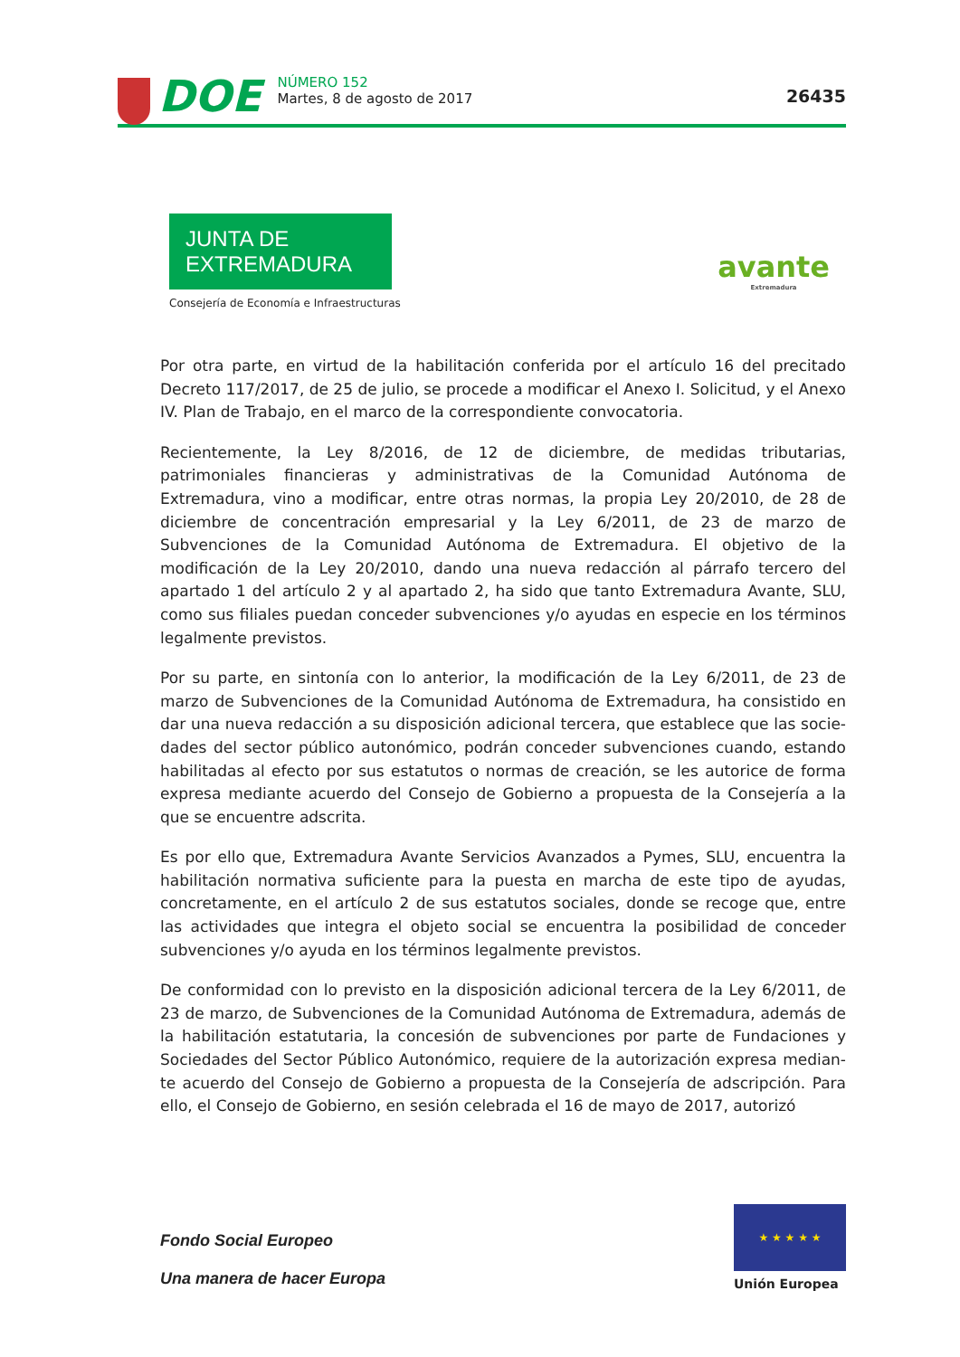DOE NÚMERO 152
Martes, 8 de agosto de 2017
26435
JUNTA DE EXTREMADURA
Consejería de Economía e Infraestructuras
avante
Extremadura
Por otra parte, en virtud de la habilitación conferida por el artículo 16 del precitado Decreto 117/2017, de 25 de julio, se procede a modificar el Anexo I. Solicitud, y el Anexo IV. Plan de Trabajo, en el marco de la correspondiente convocatoria.
Recientemente, la Ley 8/2016, de 12 de diciembre, de medidas tributarias, patrimoniales financieras y administrativas de la Comunidad Autónoma de Extremadura, vino a modificar, entre otras normas, la propia Ley 20/2010, de 28 de diciembre de concentración empresarial y la Ley 6/2011, de 23 de marzo de Subvenciones de la Comunidad Autónoma de Extrema­dura. El objetivo de la modificación de la Ley 20/2010, dando una nueva redacción al párrafo tercero del apartado 1 del artículo 2 y al apartado 2, ha sido que tanto Extremadura Avante, SLU, como sus filiales puedan conceder subvenciones y/o ayudas en especie en los términos legalmente previstos.
Por su parte, en sintonía con lo anterior, la modificación de la Ley 6/2011, de 23 de marzo de Subvenciones de la Comunidad Autónoma de Extremadura, ha consistido en dar una nueva redacción a su disposición adicional tercera, que establece que las socie­dades del sector público autonómico, podrán conceder subvenciones cuando, estando habilitadas al efecto por sus estatutos o normas de creación, se les autorice de forma expresa mediante acuerdo del Consejo de Gobierno a propuesta de la Consejería a la que se encuentre adscrita.
Es por ello que, Extremadura Avante Servicios Avanzados a Pymes, SLU, encuentra la habili­tación normativa suficiente para la puesta en marcha de este tipo de ayudas, concretamente, en el artículo 2 de sus estatutos sociales, donde se recoge que, entre las actividades que integra el objeto social se encuentra la posibilidad de conceder subvenciones y/o ayuda en los términos legalmente previstos.
De conformidad con lo previsto en la disposición adicional tercera de la Ley 6/2011, de 23 de marzo, de Subvenciones de la Comunidad Autónoma de Extremadura, además de la habilitación estatutaria, la concesión de subvenciones por parte de Fundaciones y Sociedades del Sector Público Autonómico, requiere de la autorización expresa median­te acuerdo del Consejo de Gobierno a propuesta de la Consejería de adscripción. Para ello, el Consejo de Gobierno, en sesión celebrada el 16 de mayo de 2017, autorizó
Fondo Social Europeo
Una manera de hacer Europa
★ ★ ★ ★ ★
Unión Europea